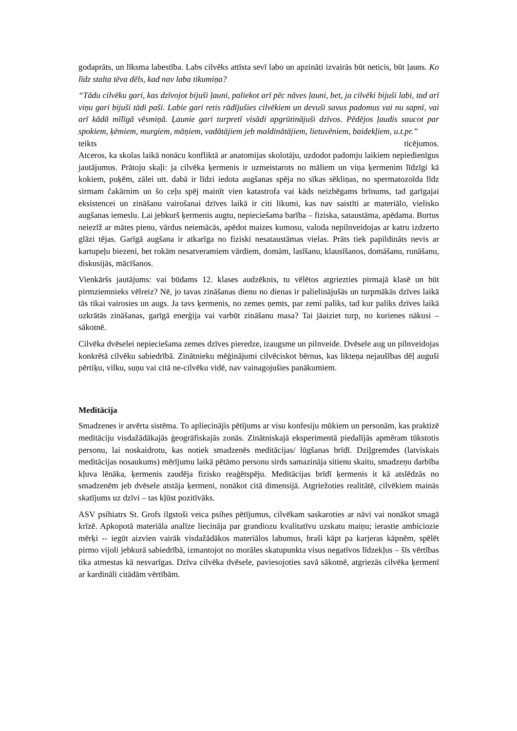godaprāts, un līksma labestība. Labs cilvēks attīsta sevī labo un apzināti izvairās būt neticis, būt ļauns. Ko līdz stalta tēva dēls, kad nav laba tikumiņa?
“Tādu cilvēku gari, kas dzīvojot bijuši ļauni, paliekot arī pēc nāves ļauni, bet, ja cilvēki bijuši labi, tad arī viņu gari bijuši tādi paši. Labie gari retis rādījušies cilvēkiem un devuši savus padomus vai nu sapnī, vai arī kādā mīlīgā vēsmiņā. Ļaunie gari turpretī visādi apgrūtinājuši dzīvos. Pēdējos ļaudis saucot par spokiem, ķēmiem, murgiem, māņiem, vadātājiem jeb maldinātājiem, lietuvēniem, baidekļiem, u.t.pr.”
teikts ticējumos.
Atceros, ka skolas laikā nonācu konfliktā ar anatomijas skolotāju, uzdodot padomju laikiem nepiedienīgus jautājumus. Prātoju skaļi: ja cilvēka ķermenis ir uzmeistarots no māliem un viņa ķermenim līdzīgi kā kokiem, puķēm, zālei utt. dabā ir līdzi iedota augšanas spēja no sīkas sēkliņas, no spermatozoīda līdz sirmam čakārnim un šo ceļu spēj mainīt vien katastrofa vai kāds neizbēgams brīnums, tad garīgajai eksistencei un zināšanu vairošanai dzīves laikā ir citi likumi, kas nav saistīti ar materiālo, vielisko augšanas iemeslu. Lai jebkurš ķermenis augtu, nepieciešama barība – fiziska, sataustāma, apēdama. Burtus neiezīž ar mātes pienu, vārdus neiemācās, apēdot maizes kumosu, valoda nepilnveidojas ar katru izdzerto glāzi tējas. Garīgā augšana ir atkarīga no fiziski nesataustāmas vielas. Prāts tiek papildināts nevis ar kartupeļu biezeni, bet rokām nesatveramiem vārdiem, domām, lasīšanu, klausīšanos, domāšanu, runāšanu, diskusijās, mācīšanos.
Vienkāršs jautājums: vai būdams 12. klases audzēknis, tu vēlētos atgriezties pirmajā klasē un būt pirmziemnieks vēlreiz? Nē, jo tavas zināšanas dienu no dienas ir palielinājušās un turpmākās dzīves laikā tās tikai vairosies un augs. Ja tavs ķermenis, no zemes ņemts, par zemi paliks, tad kur paliks dzīves laikā uzkrātās zināšanas, garīgā enerģija vai varbūt zināšanu masa? Tai jāaiziet turp, no kurienes nākusi – sākotnē.
Cilvēka dvēselei nepieciešama zemes dzīves pieredze, izaugsme un pilnveide. Dvēsele aug un pilnveidojas konkrētā cilvēku sabiedrībā. Zinātnieku mēģinājumi cilvēciskot bērnus, kas likteņa nejaušības dēļ auguši pērtiķu, vilku, suņu vai citā ne-cilvēku vidē, nav vainagojušies panākumiem.
Meditācija
Smadzenes ir atvērta sistēma. To apliecinājis pētījums ar visu konfesiju mūkiem un personām, kas praktizē meditāciju visdažādākajās ģeogrāfiskajās zonās. Zinātniskajā eksperimentā piedalījās apmēram tūkstotis personu, lai noskaidrotu, kas notiek smadzenēs meditācijas/ lūgšanas brīdī. Dziļgremdes (latviskais meditācijas nosaukums) mērījumu laikā pētāmo personu sirds samazināja sitienu skaitu, smadzeņu darbība kļuva lēnāka, ķermenis zaudēja fizisko reaģētspēju. Meditācijas brīdī ķermenis it kā atslēdzās no smadzenēm jeb dvēsele atstāja ķermeni, nonākot citā dimensijā. Atgriežoties realitātē, cilvēkiem mainās skatījums uz dzīvi – tas kļūst pozitīvāks.
ASV psihiatrs St. Grofs ilgstoši veica psihes pētījumus, cilvēkam saskaroties ar nāvi vai nonākot smagā krīzē. Apkopotā materiāla analīze liecināja par grandiozu kvalitatīvu uzskatu maiņu; ierastie ambiciozie mērķi -- iegūt aizvien vairāk visdažādākos materiālos labumus, braši kāpt pa karjeras kāpnēm, spēlēt pirmo vijoli jebkurā sabiedrībā, izmantojot no morāles skatupunkta visus negatīvos līdzekļus – šīs vērtības tika atmestas kā nesvarīgas. Dzīva cilvēka dvēsele, paviesojoties savā sākotnē, atgriezās cilvēka ķermenī ar kardināli citādām vērtībām.